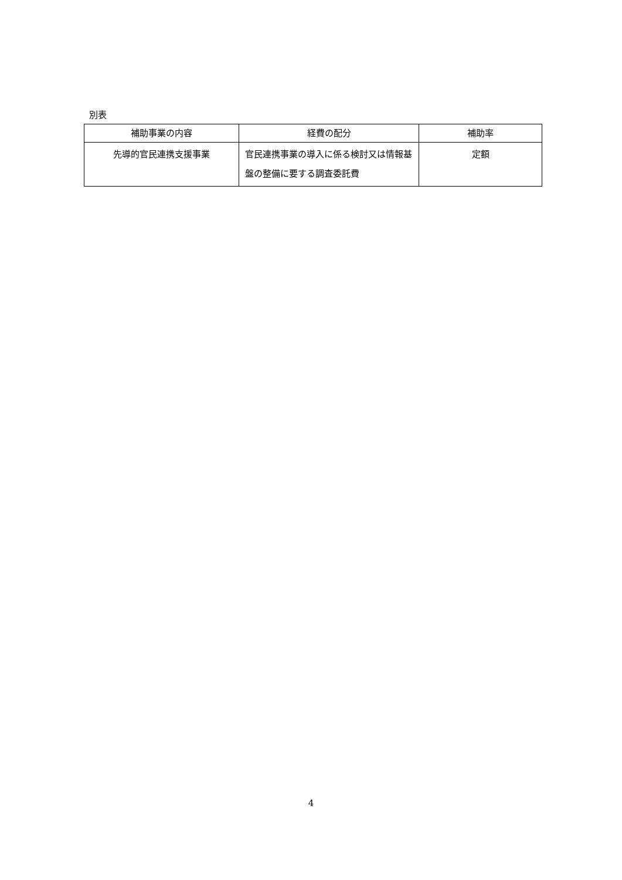別表
| 補助事業の内容 | 経費の配分 | 補助率 |
| --- | --- | --- |
| 先導的官民連携支援事業 | 官民連携事業の導入に係る検討又は情報基盤の整備に要する調査委託費 | 定額 |
4